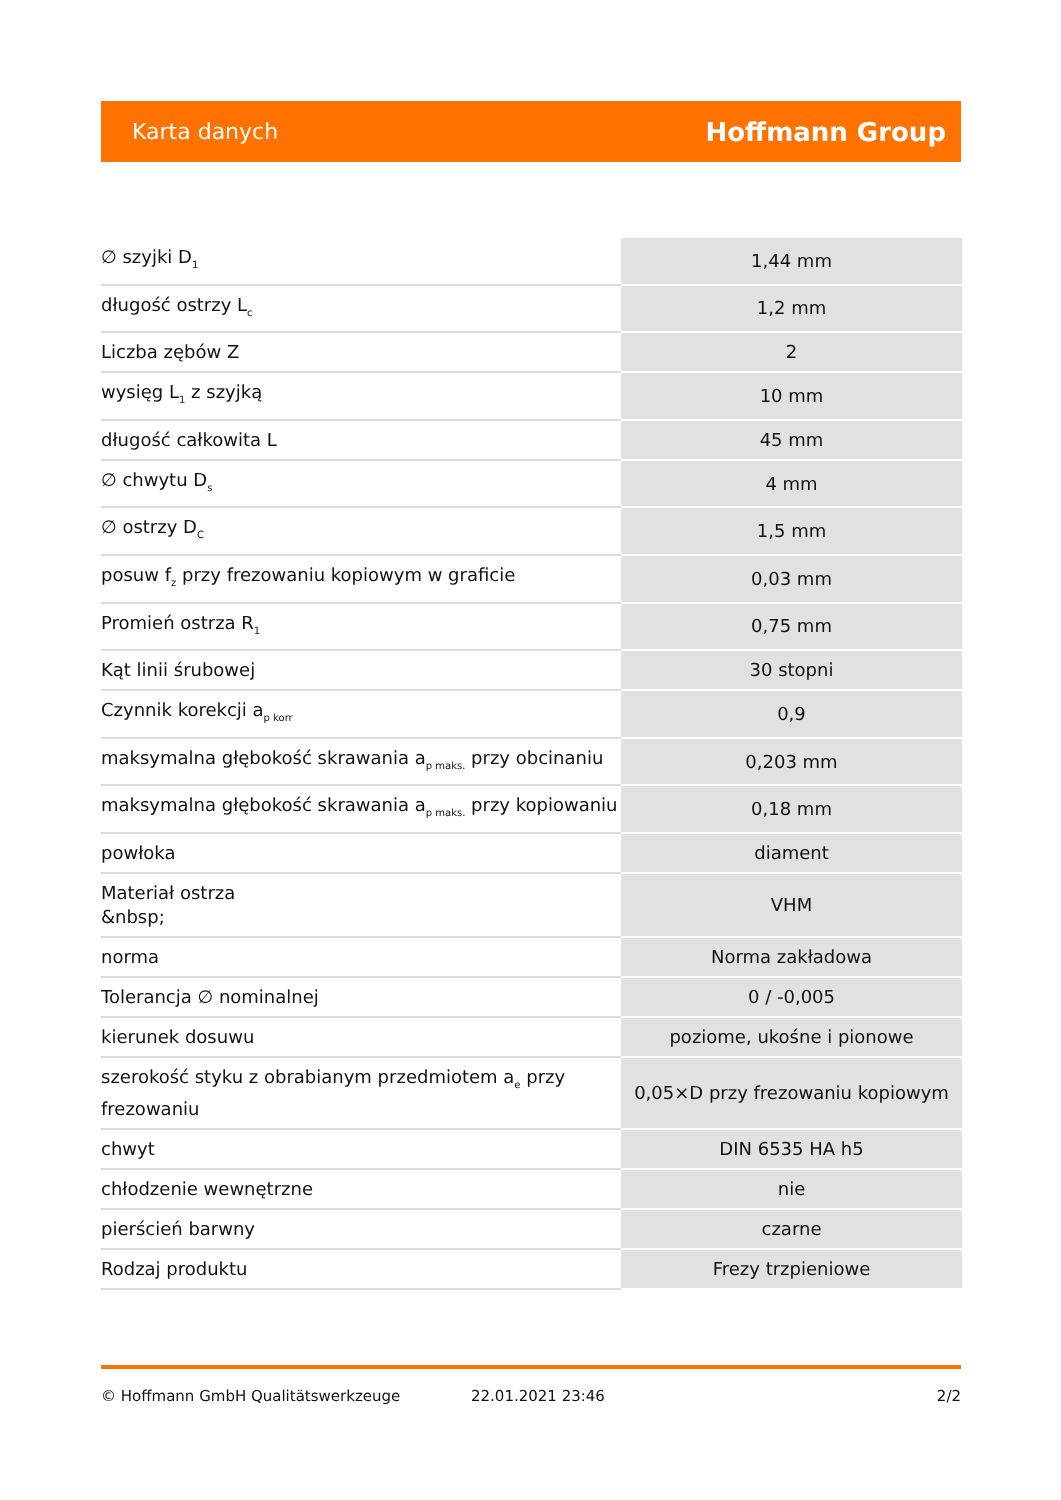Karta danych Hoffmann Group
| ∅ szyjki D<sub>1</sub> | 1,44 mm |
| długość ostrzy L<sub>c</sub> | 1,2 mm |
| Liczba zębów Z | 2 |
| wysięg L<sub>1</sub> z szyjką | 10 mm |
| długość całkowita L | 45 mm |
| ∅ chwytu D<sub>s</sub> | 4 mm |
| ∅ ostrzy D<sub>C</sub> | 1,5 mm |
| posuw f<sub>z</sub> przy frezowaniu kopiowym w graficie | 0,03 mm |
| Promień ostrza R<sub>1</sub> | 0,75 mm |
| Kąt linii śrubowej | 30 stopni |
| Czynnik korekcji a<sub>p korr</sub> | 0,9 |
| maksymalna głębokość skrawania a<sub>p maks.</sub> przy obcinaniu | 0,203 mm |
| maksymalna głębokość skrawania a<sub>p maks.</sub> przy kopiowaniu | 0,18 mm |
| powłoka | diament |
| Materiał ostrza &nbsp; | VHM |
| norma | Norma zakładowa |
| Tolerancja ∅ nominalnej | 0 / -0,005 |
| kierunek dosuwu | poziome, ukośne i pionowe |
| szerokość styku z obrabianym przedmiotem a<sub>e</sub> przy frezowaniu | 0,05×D przy frezowaniu kopiowym |
| chwyt | DIN 6535 HA h5 |
| chłodzenie wewnętrzne | nie |
| pierścień barwny | czarne |
| Rodzaj produktu | Frezy trzpieniowe |
© Hoffmann GmbH Qualitätswerkzeuge 22.01.2021 23:46 2/2